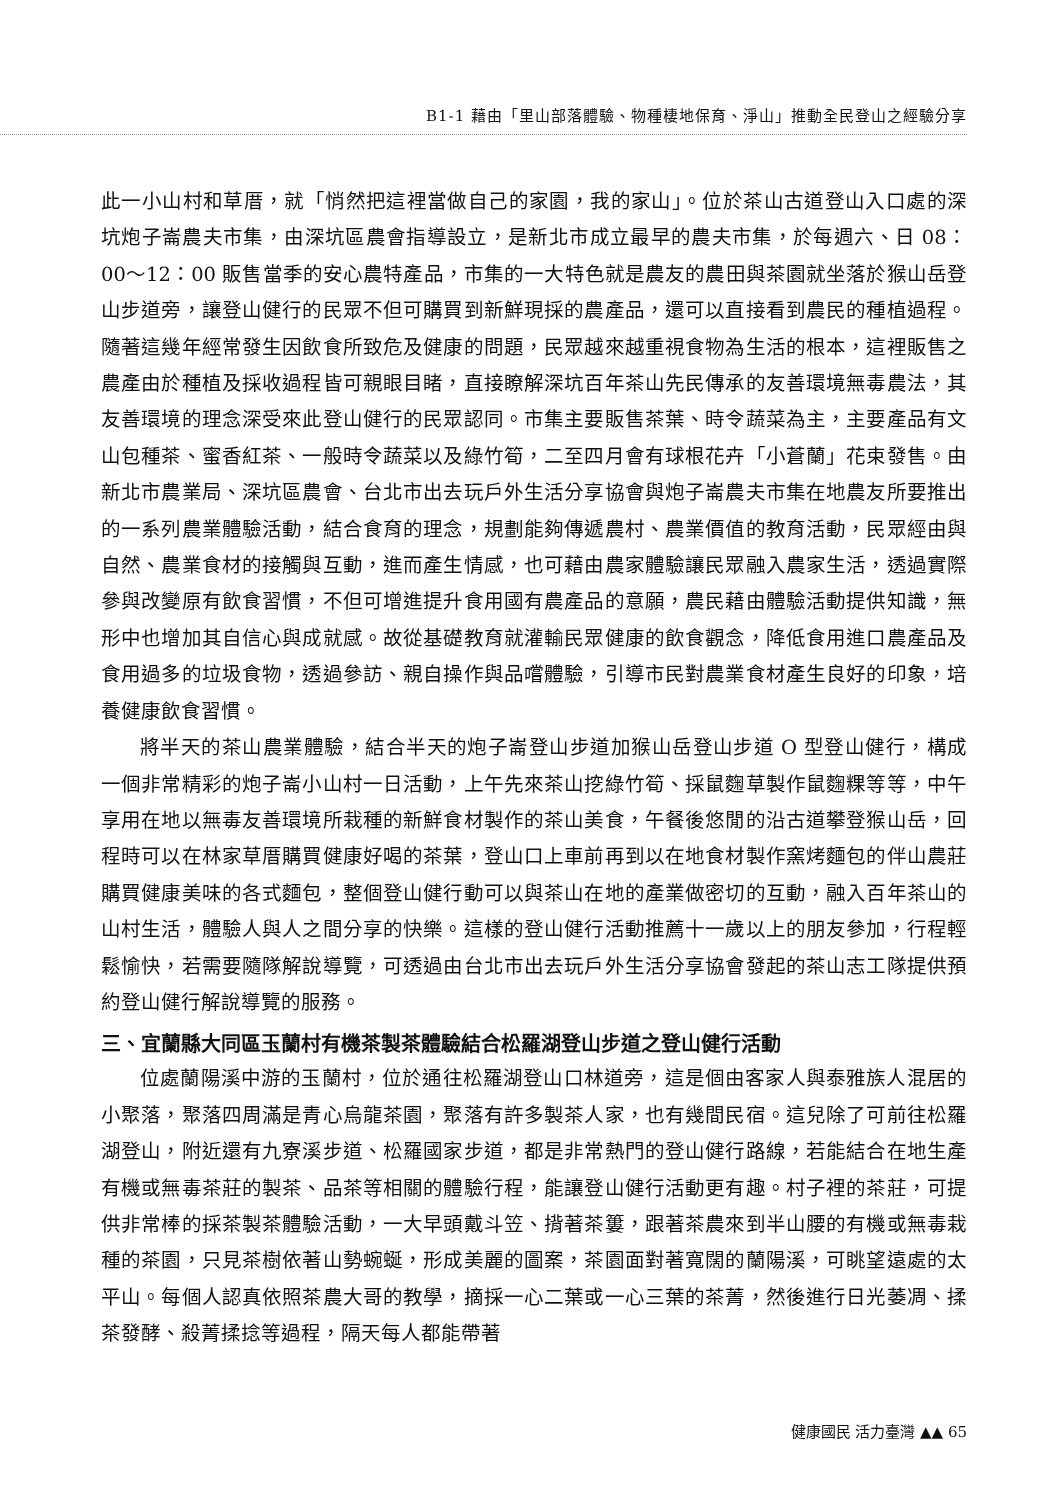B1-1 藉由「里山部落體驗、物種棲地保育、淨山」推動全民登山之經驗分享
此一小山村和草厝，就「悄然把這裡當做自己的家園，我的家山」。位於茶山古道登山入口處的深坑炮子崙農夫市集，由深坑區農會指導設立，是新北市成立最早的農夫市集，於每週六、日 08：00～12：00 販售當季的安心農特產品，市集的一大特色就是農友的農田與茶園就坐落於猴山岳登山步道旁，讓登山健行的民眾不但可購買到新鮮現採的農產品，還可以直接看到農民的種植過程。隨著這幾年經常發生因飲食所致危及健康的問題，民眾越來越重視食物為生活的根本，這裡販售之農產由於種植及採收過程皆可親眼目睹，直接瞭解深坑百年茶山先民傳承的友善環境無毒農法，其友善環境的理念深受來此登山健行的民眾認同。市集主要販售茶葉、時令蔬菜為主，主要產品有文山包種茶、蜜香紅茶、一般時令蔬菜以及綠竹筍，二至四月會有球根花卉「小蒼蘭」花束發售。由新北市農業局、深坑區農會、台北市出去玩戶外生活分享協會與炮子崙農夫市集在地農友所要推出的一系列農業體驗活動，結合食育的理念，規劃能夠傳遞農村、農業價值的教育活動，民眾經由與自然、農業食材的接觸與互動，進而產生情感，也可藉由農家體驗讓民眾融入農家生活，透過實際參與改變原有飲食習慣，不但可增進提升食用國有農產品的意願，農民藉由體驗活動提供知識，無形中也增加其自信心與成就感。故從基礎教育就灌輸民眾健康的飲食觀念，降低食用進口農產品及食用過多的垃圾食物，透過參訪、親自操作與品嚐體驗，引導市民對農業食材產生良好的印象，培養健康飲食習慣。
將半天的茶山農業體驗，結合半天的炮子崙登山步道加猴山岳登山步道 O 型登山健行，構成一個非常精彩的炮子崙小山村一日活動，上午先來茶山挖綠竹筍、採鼠麴草製作鼠麴粿等等，中午享用在地以無毒友善環境所栽種的新鮮食材製作的茶山美食，午餐後悠閒的沿古道攀登猴山岳，回程時可以在林家草厝購買健康好喝的茶葉，登山口上車前再到以在地食材製作窯烤麵包的伴山農莊購買健康美味的各式麵包，整個登山健行動可以與茶山在地的產業做密切的互動，融入百年茶山的山村生活，體驗人與人之間分享的快樂。這樣的登山健行活動推薦十一歲以上的朋友參加，行程輕鬆愉快，若需要隨隊解說導覽，可透過由台北市出去玩戶外生活分享協會發起的茶山志工隊提供預約登山健行解說導覽的服務。
三、宜蘭縣大同區玉蘭村有機茶製茶體驗結合松羅湖登山步道之登山健行活動
位處蘭陽溪中游的玉蘭村，位於通往松羅湖登山口林道旁，這是個由客家人與泰雅族人混居的小聚落，聚落四周滿是青心烏龍茶園，聚落有許多製茶人家，也有幾間民宿。這兒除了可前往松羅湖登山，附近還有九寮溪步道、松羅國家步道，都是非常熱門的登山健行路線，若能結合在地生產有機或無毒茶莊的製茶、品茶等相關的體驗行程，能讓登山健行活動更有趣。村子裡的茶莊，可提供非常棒的採茶製茶體驗活動，一大早頭戴斗笠、揹著茶簍，跟著茶農來到半山腰的有機或無毒栽種的茶園，只見茶樹依著山勢蜿蜒，形成美麗的圖案，茶園面對著寬闊的蘭陽溪，可眺望遠處的太平山。每個人認真依照茶農大哥的教學，摘採一心二葉或一心三葉的茶菁，然後進行日光萎凋、揉茶發酵、殺菁揉捻等過程，隔天每人都能帶著
健康國民 活力臺灣 ▲▲ 65